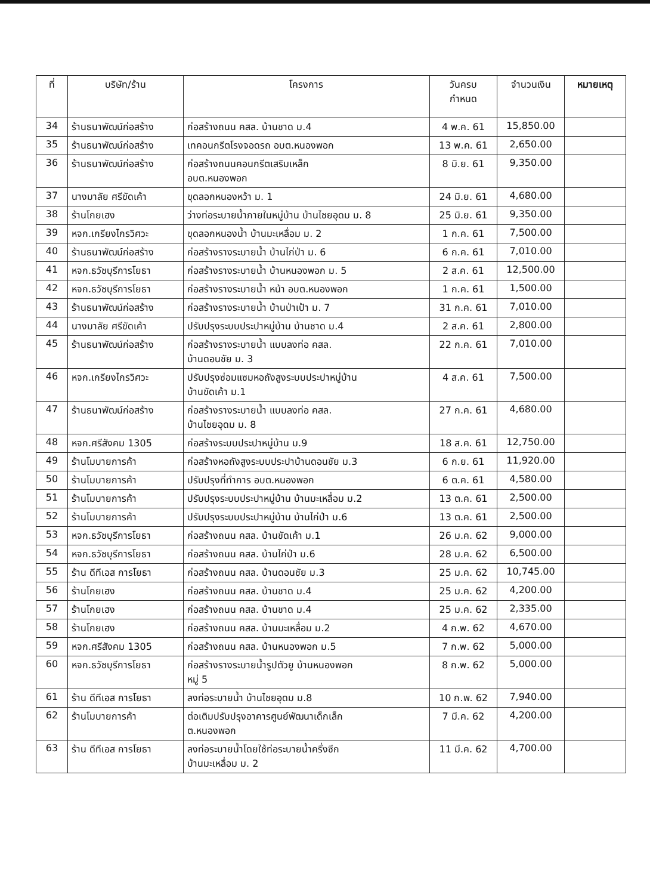| ที่ | บริษัท/ร้าน | โครงการ | วันครบ กำหนด | จำนวนเงิน | หมายเหตุ |
| --- | --- | --- | --- | --- | --- |
| 34 | ร้านธนาพัฒน์ก่อสร้าง | ก่อสร้างถนน คสล. บ้านชาด ม.4 | 4 พ.ค. 61 | 15,850.00 | |
| 35 | ร้านธนาพัฒน์ก่อสร้าง | เทคอนกรีตโรงจอดรถ อบต.หนองพอก | 13 พ.ค. 61 | 2,650.00 | |
| 36 | ร้านธนาพัฒน์ก่อสร้าง | ก่อสร้างถนนคอนกรีตเสริมเหล็ก อบต.หนองพอก | 8 มิ.ย. 61 | 9,350.00 | |
| 37 | นางมาลัย ศรีขัดเค้า | ขุดลอกหนองหว้า ม. 1 | 24 มิ.ย. 61 | 4,680.00 | |
| 38 | ร้านโกยเฮง | ว่างท่อระบายน้ำภายในหมู่บ้าน บ้านไชยอุดม ม. 8 | 25 มิ.ย. 61 | 9,350.00 | |
| 39 | หจก.เกรียงไกรวิศวะ | ขุดลอกหนองน้ำ บ้านมะเหลื่อม ม. 2 | 1 ก.ค. 61 | 7,500.00 | |
| 40 | ร้านธนาพัฒน์ก่อสร้าง | ก่อสร้างรางระบายน้ำ บ้านไก่ป่า ม. 6 | 6 ก.ค. 61 | 7,010.00 | |
| 41 | หจก.ธวัชบุรีการโยธา | ก่อสร้างรางระบายน้ำ บ้านหนองพอก ม. 5 | 2 ส.ค. 61 | 12,500.00 | |
| 42 | หจก.ธวัชบุรีการโยธา | ก่อสร้างรางระบายน้ำ หน้า อบต.หนองพอก | 1 ก.ค. 61 | 1,500.00 | |
| 43 | ร้านธนาพัฒน์ก่อสร้าง | ก่อสร้างรางระบายน้ำ บ้านป่าเป้า ม. 7 | 31 ก.ค. 61 | 7,010.00 | |
| 44 | นางมาลัย ศรีขัดเค้า | ปรับปรุงระบบประปาหมู่บ้าน บ้านชาด ม.4 | 2 ส.ค. 61 | 2,800.00 | |
| 45 | ร้านธนาพัฒน์ก่อสร้าง | ก่อสร้างรางระบายน้ำ แบบลงท่อ คสล. บ้านดอนชัย ม. 3 | 22 ก.ค. 61 | 7,010.00 | |
| 46 | หจก.เกรียงไกรวิศวะ | ปรับปรุงซ่อมแซมหอถังสูงระบบประปาหมู่บ้าน บ้านขัดเค้า ม.1 | 4 ส.ค. 61 | 7,500.00 | |
| 47 | ร้านธนาพัฒน์ก่อสร้าง | ก่อสร้างรางระบายน้ำ แบบลงท่อ คสล. บ้านไชยอุดม ม. 8 | 27 ก.ค. 61 | 4,680.00 | |
| 48 | หจก.ศรีสังคม 1305 | ก่อสร้างระบบประปาหมู่บ้าน ม.9 | 18 ส.ค. 61 | 12,750.00 | |
| 49 | ร้านโมบายการค้า | ก่อสร้างหอถังสูงระบบประปาบ้านดอนชัย ม.3 | 6 ก.ย. 61 | 11,920.00 | |
| 50 | ร้านโมบายการค้า | ปรับปรุงที่ทำการ อบต.หนองพอก | 6 ต.ค. 61 | 4,580.00 | |
| 51 | ร้านโมบายการค้า | ปรับปรุงระบบประปาหมู่บ้าน บ้านมะเหลื่อม ม.2 | 13 ต.ค. 61 | 2,500.00 | |
| 52 | ร้านโมบายการค้า | ปรับปรุงระบบประปาหมู่บ้าน บ้านไก่ป่า ม.6 | 13 ต.ค. 61 | 2,500.00 | |
| 53 | หจก.ธวัชบุรีการโยธา | ก่อสร้างถนน คสล. บ้านขัดเค้า ม.1 | 26 ม.ค. 62 | 9,000.00 | |
| 54 | หจก.ธวัชบุรีการโยธา | ก่อสร้างถนน คสล. บ้านไก่ป่า ม.6 | 28 ม.ค. 62 | 6,500.00 | |
| 55 | ร้าน ดีทีเอส การโยธา | ก่อสร้างถนน คสล. บ้านดอนชัย ม.3 | 25 ม.ค. 62 | 10,745.00 | |
| 56 | ร้านโกยเฮง | ก่อสร้างถนน คสล. บ้านชาด ม.4 | 25 ม.ค. 62 | 4,200.00 | |
| 57 | ร้านโกยเฮง | ก่อสร้างถนน คสล. บ้านชาด ม.4 | 25 ม.ค. 62 | 2,335.00 | |
| 58 | ร้านโกยเฮง | ก่อสร้างถนน คสล. บ้านมะเหลื่อม ม.2 | 4 ก.พ. 62 | 4,670.00 | |
| 59 | หจก.ศรีสังคม 1305 | ก่อสร้างถนน คสล. บ้านหนองพอก ม.5 | 7 ก.พ. 62 | 5,000.00 | |
| 60 | หจก.ธวัชบุรีการโยธา | ก่อสร้างรางระบายน้ำรูปตัวยู บ้านหนองพอก หมู่ 5 | 8 ก.พ. 62 | 5,000.00 | |
| 61 | ร้าน ดีทีเอส การโยธา | ลงท่อระบายน้ำ บ้านไชยอุดม ม.8 | 10 ก.พ. 62 | 7,940.00 | |
| 62 | ร้านโมบายการค้า | ต่อเติมปรับปรุงอาคารศูนย์พัฒนาเด็กเล็ก ต.หนองพอก | 7 มี.ค. 62 | 4,200.00 | |
| 63 | ร้าน ดีทีเอส การโยธา | ลงท่อระบายน้ำโดยใช้ท่อระบายน้ำครึ่งซีก บ้านมะเหลื่อม ม. 2 | 11 มี.ค. 62 | 4,700.00 | |